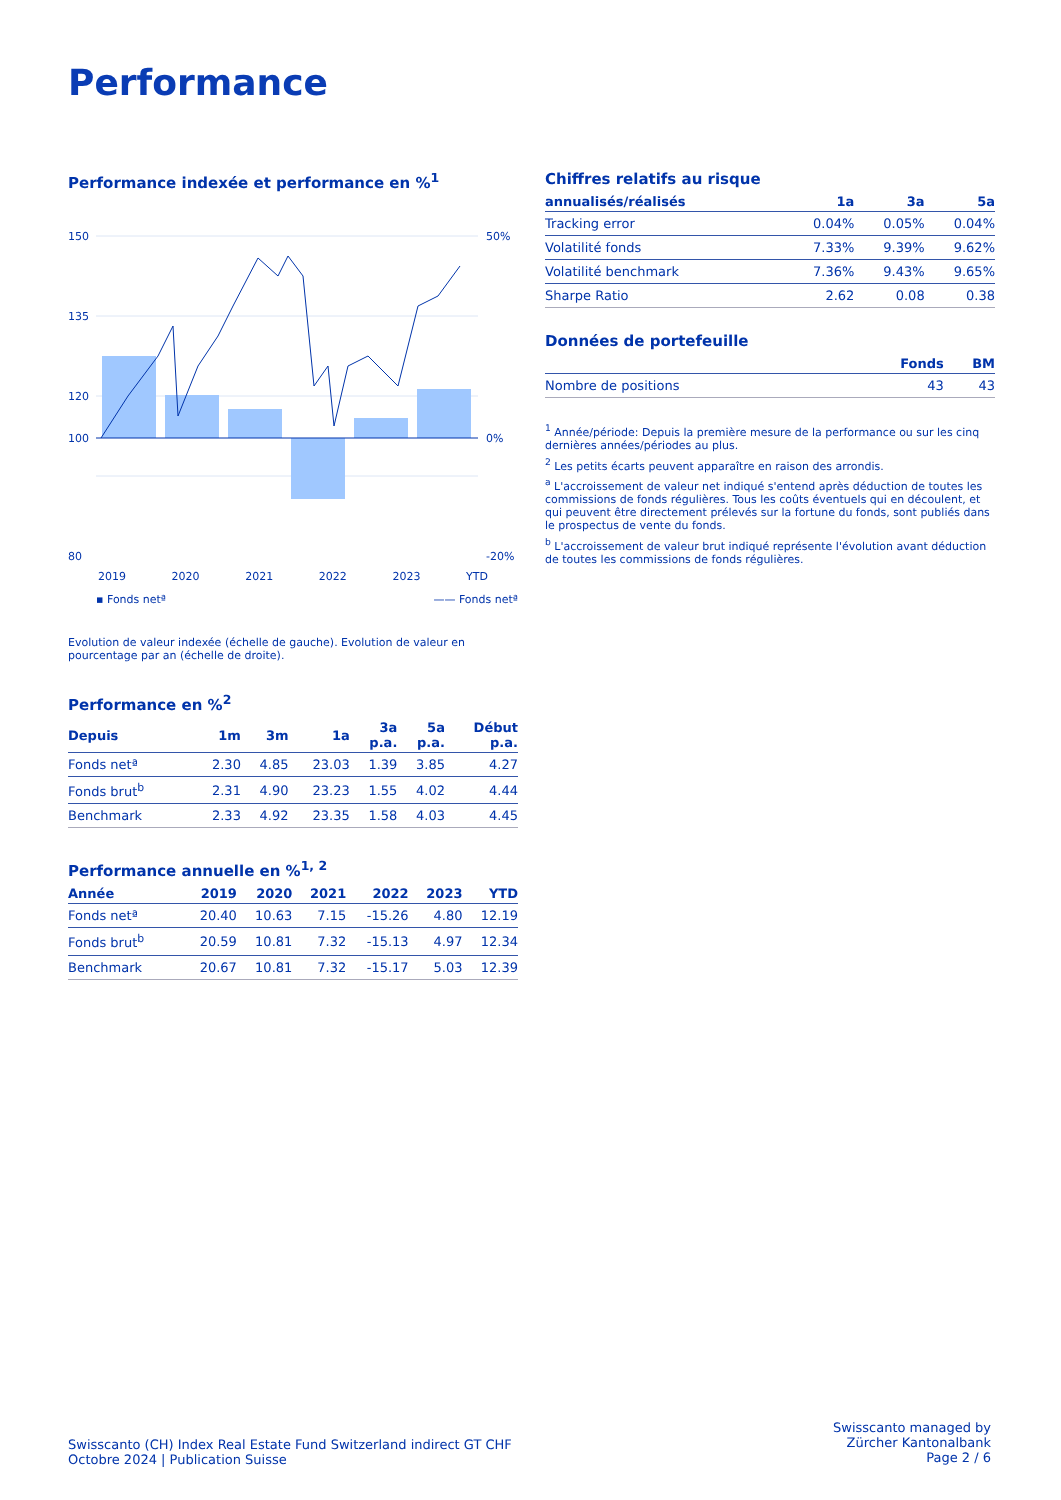Performance
Performance indexée et performance en %<sup>1</sup>
150
135
120
100
80
50%
0%
-20%
2019 2020 2021 2022 2023 YTD
▪ Fonds netª —— Fonds netª
Evolution de valeur indexée (échelle de gauche). Evolution de valeur en pourcentage par an (échelle de droite).
Performance en %<sup>2</sup>
| Depuis | 1m | 3m | 1a | 3a p.a. | 5a p.a. | Début p.a. |
| --- | --- | --- | --- | --- | --- | --- |
| Fonds netª | 2.30 | 4.85 | 23.03 | 1.39 | 3.85 | 4.27 |
| Fonds brut<sup>b</sup> | 2.31 | 4.90 | 23.23 | 1.55 | 4.02 | 4.44 |
| Benchmark | 2.33 | 4.92 | 23.35 | 1.58 | 4.03 | 4.45 |
Performance annuelle en %<sup>1, 2</sup>
| Année | 2019 | 2020 | 2021 | 2022 | 2023 | YTD |
| --- | --- | --- | --- | --- | --- | --- |
| Fonds netª | 20.40 | 10.63 | 7.15 | -15.26 | 4.80 | 12.19 |
| Fonds brut<sup>b</sup> | 20.59 | 10.81 | 7.32 | -15.13 | 4.97 | 12.34 |
| Benchmark | 20.67 | 10.81 | 7.32 | -15.17 | 5.03 | 12.39 |
Chiffres relatifs au risque
| annualisés/réalisés | 1a | 3a | 5a |
| --- | --- | --- | --- |
| Tracking error | 0.04% | 0.05% | 0.04% |
| Volatilité fonds | 7.33% | 9.39% | 9.62% |
| Volatilité benchmark | 7.36% | 9.43% | 9.65% |
| Sharpe Ratio | 2.62 | 0.08 | 0.38 |
Données de portefeuille
| | Fonds | BM |
| --- | --- | --- |
| Nombre de positions | 43 | 43 |
<sup>1</sup> Année/période: Depuis la première mesure de la performance ou sur les cinq dernières années/périodes au plus.
<sup>2</sup> Les petits écarts peuvent apparaître en raison des arrondis.
<sup>a</sup> L'accroissement de valeur net indiqué s'entend après déduction de toutes les commissions de fonds régulières. Tous les coûts éventuels qui en découlent, et qui peuvent être directement prélevés sur la fortune du fonds, sont publiés dans le prospectus de vente du fonds.
<sup>b</sup> L'accroissement de valeur brut indiqué représente l'évolution avant déduction de toutes les commissions de fonds régulières.
Swisscanto (CH) Index Real Estate Fund Switzerland indirect GT CHF
Octobre 2024 | Publication Suisse
Swisscanto managed by
Zürcher Kantonalbank
Page 2 / 6